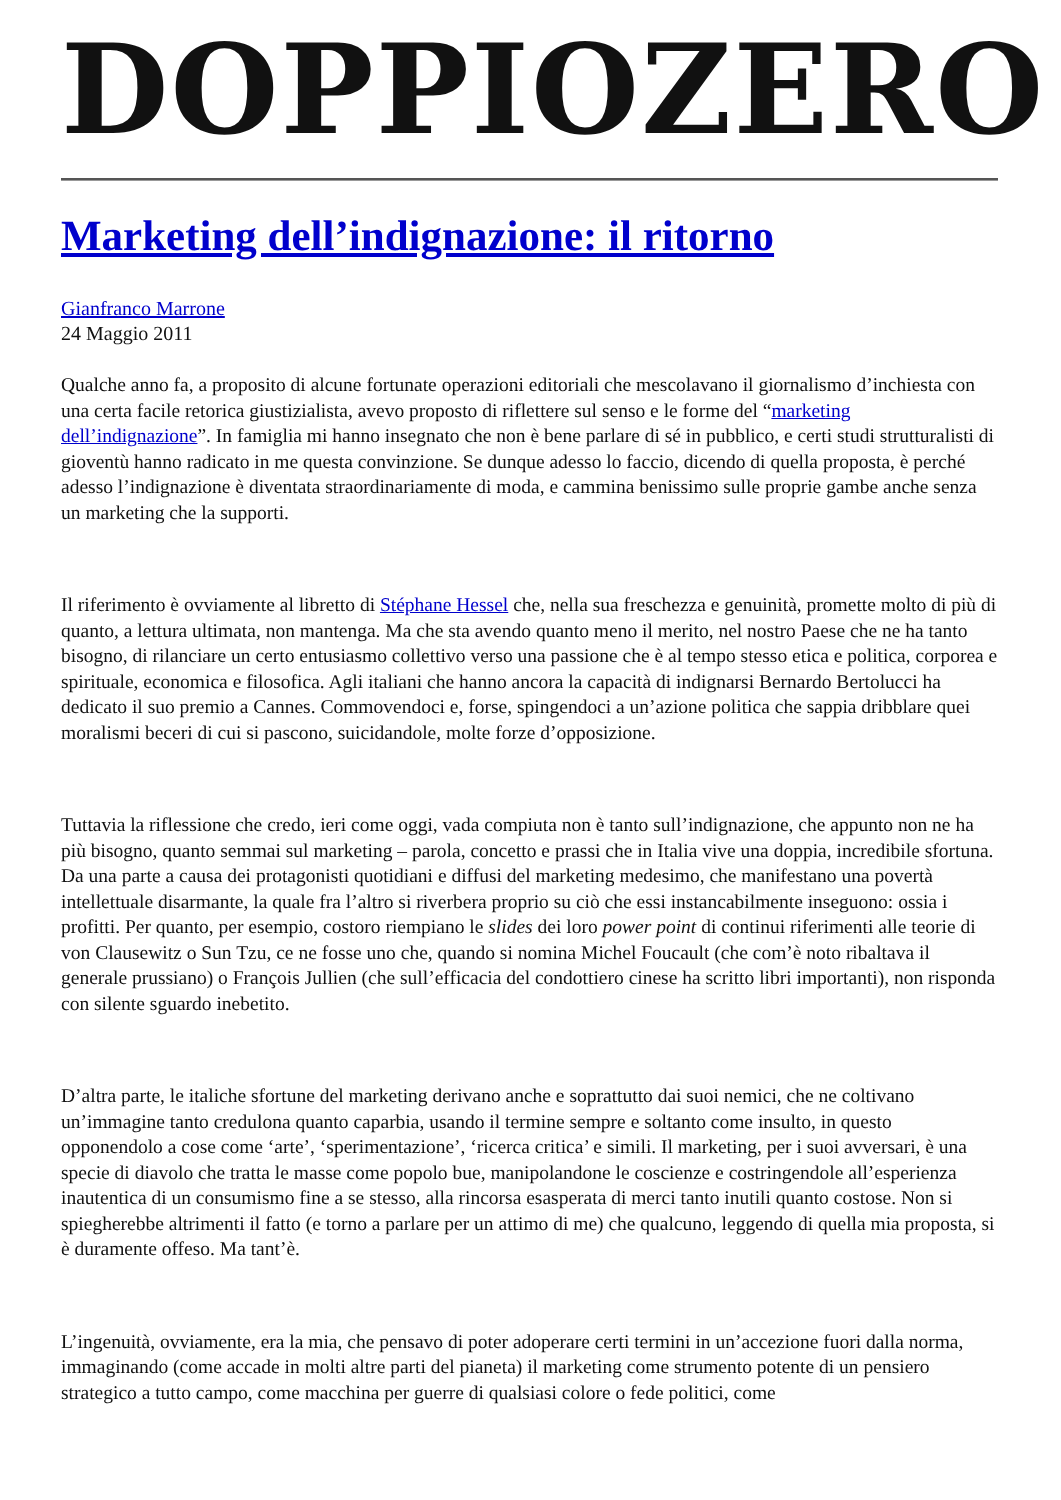DOPPIOZERO
Marketing dell’indignazione: il ritorno
Gianfranco Marrone
24 Maggio 2011
Qualche anno fa, a proposito di alcune fortunate operazioni editoriali che mescolavano il giornalismo d’inchiesta con una certa facile retorica giustizialista, avevo proposto di riflettere sul senso e le forme del “marketing dell’indignazione”. In famiglia mi hanno insegnato che non è bene parlare di sé in pubblico, e certi studi strutturalisti di gioventù hanno radicato in me questa convinzione. Se dunque adesso lo faccio, dicendo di quella proposta, è perché adesso l’indignazione è diventata straordinariamente di moda, e cammina benissimo sulle proprie gambe anche senza un marketing che la supporti.
Il riferimento è ovviamente al libretto di Stéphane Hessel che, nella sua freschezza e genuinità, promette molto di più di quanto, a lettura ultimata, non mantenga. Ma che sta avendo quanto meno il merito, nel nostro Paese che ne ha tanto bisogno, di rilanciare un certo entusiasmo collettivo verso una passione che è al tempo stesso etica e politica, corporea e spirituale, economica e filosofica. Agli italiani che hanno ancora la capacità di indignarsi Bernardo Bertolucci ha dedicato il suo premio a Cannes. Commovendoci e, forse, spingendoci a un’azione politica che sappia dribblare quei moralismi beceri di cui si pascono, suicidandole, molte forze d’opposizione.
Tuttavia la riflessione che credo, ieri come oggi, vada compiuta non è tanto sull’indignazione, che appunto non ne ha più bisogno, quanto semmai sul marketing – parola, concetto e prassi che in Italia vive una doppia, incredibile sfortuna. Da una parte a causa dei protagonisti quotidiani e diffusi del marketing medesimo, che manifestano una povertà intellettuale disarmante, la quale fra l’altro si riverbera proprio su ciò che essi instancabilmente inseguono: ossia i profitti. Per quanto, per esempio, costoro riempiano le slides dei loro power point di continui riferimenti alle teorie di von Clausewitz o Sun Tzu, ce ne fosse uno che, quando si nomina Michel Foucault (che com’è noto ribaltava il generale prussiano) o François Jullien (che sull’efficacia del condottiero cinese ha scritto libri importanti), non risponda con silente sguardo inebetito.
D’altra parte, le italiche sfortune del marketing derivano anche e soprattutto dai suoi nemici, che ne coltivano un’immagine tanto credulona quanto caparbia, usando il termine sempre e soltanto come insulto, in questo opponendolo a cose come ‘arte’, ‘sperimentazione’, ‘ricerca critica’ e simili. Il marketing, per i suoi avversari, è una specie di diavolo che tratta le masse come popolo bue, manipolandone le coscienze e costringendole all’esperienza inautentica di un consumismo fine a se stesso, alla rincorsa esasperata di merci tanto inutili quanto costose. Non si spiegherebbe altrimenti il fatto (e torno a parlare per un attimo di me) che qualcuno, leggendo di quella mia proposta, si è duramente offeso. Ma tant’è.
L’ingenuità, ovviamente, era la mia, che pensavo di poter adoperare certi termini in un’accezione fuori dalla norma, immaginando (come accade in molti altre parti del pianeta) il marketing come strumento potente di un pensiero strategico a tutto campo, come macchina per guerre di qualsiasi colore o fede politici, come